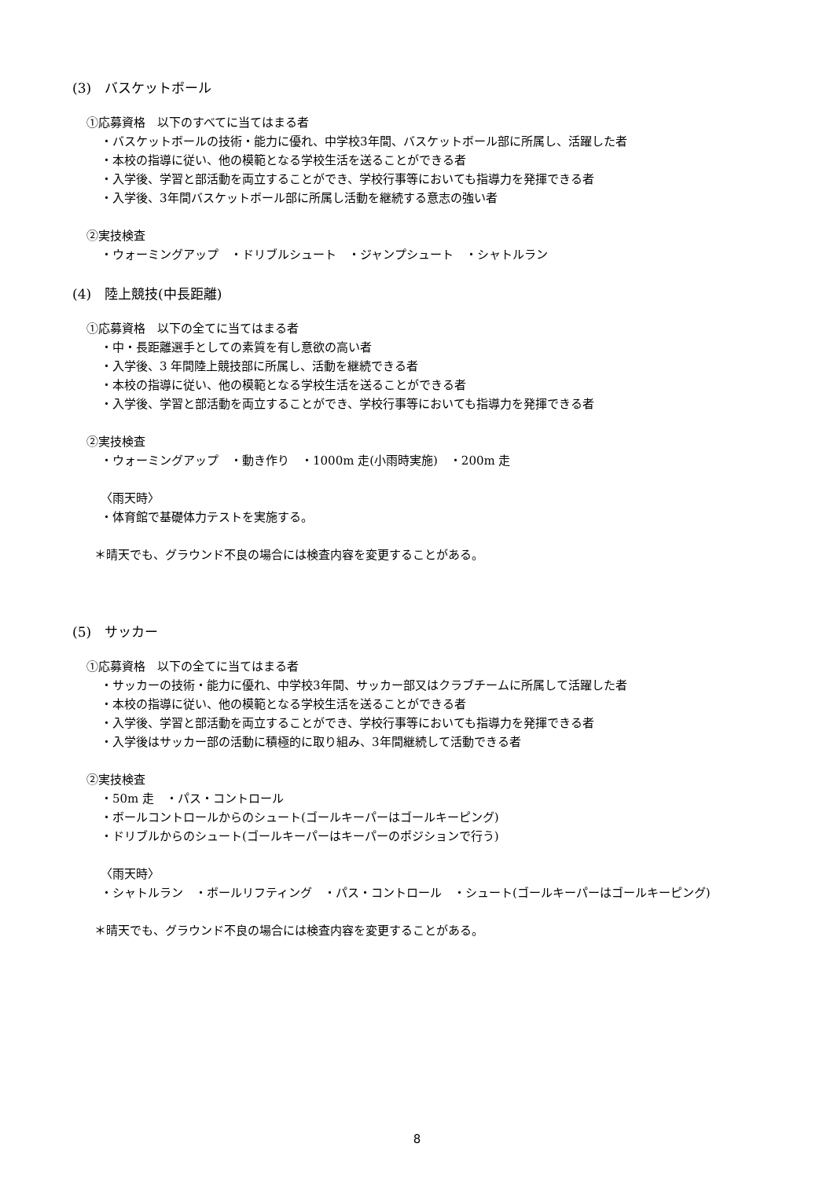(3)　バスケットボール
①応募資格　以下のすべてに当てはまる者
・バスケットボールの技術・能力に優れ、中学校3年間、バスケットボール部に所属し、活躍した者
・本校の指導に従い、他の模範となる学校生活を送ることができる者
・入学後、学習と部活動を両立することができ、学校行事等においても指導力を発揮できる者
・入学後、3年間バスケットボール部に所属し活動を継続する意志の強い者
②実技検査
・ウォーミングアップ　・ドリブルシュート　・ジャンプシュート　・シャトルラン
(4)　陸上競技(中長距離)
①応募資格　以下の全てに当てはまる者
・中・長距離選手としての素質を有し意欲の高い者
・入学後、3 年間陸上競技部に所属し、活動を継続できる者
・本校の指導に従い、他の模範となる学校生活を送ることができる者
・入学後、学習と部活動を両立することができ、学校行事等においても指導力を発揮できる者
②実技検査
・ウォーミングアップ　・動き作り　・1000m 走(小雨時実施)　・200m 走
〈雨天時〉
・体育館で基礎体力テストを実施する。
＊晴天でも、グラウンド不良の場合には検査内容を変更することがある。
(5)　サッカー
①応募資格　以下の全てに当てはまる者
・サッカーの技術・能力に優れ、中学校3年間、サッカー部又はクラブチームに所属して活躍した者
・本校の指導に従い、他の模範となる学校生活を送ることができる者
・入学後、学習と部活動を両立することができ、学校行事等においても指導力を発揮できる者
・入学後はサッカー部の活動に積極的に取り組み、3年間継続して活動できる者
②実技検査
・50m 走　・パス・コントロール
・ボールコントロールからのシュート(ゴールキーパーはゴールキーピング)
・ドリブルからのシュート(ゴールキーパーはキーパーのポジションで行う)
〈雨天時〉
・シャトルラン　・ボールリフティング　・パス・コントロール　・シュート(ゴールキーパーはゴールキーピング)
＊晴天でも、グラウンド不良の場合には検査内容を変更することがある。
8